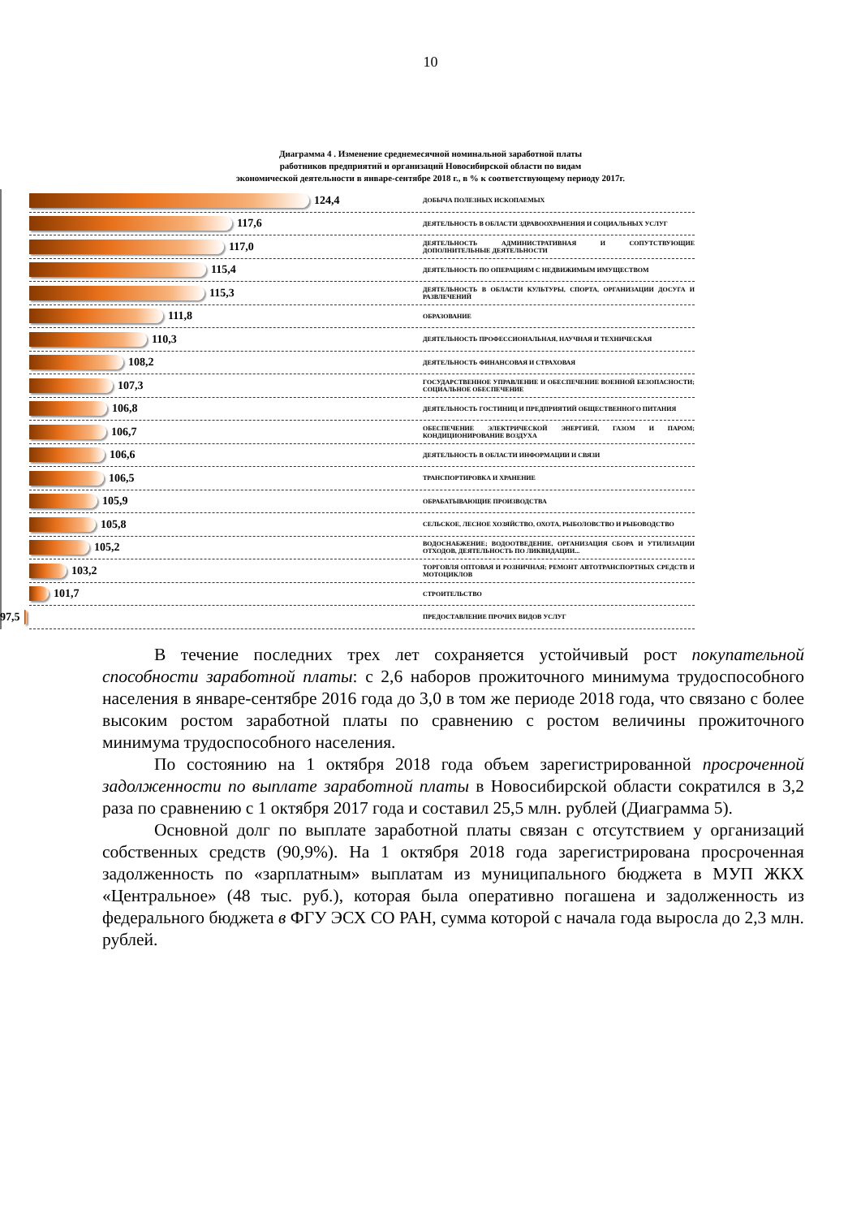10
Диаграмма 4 . Изменение среднемесячной номинальной заработной платы
работников предприятий и организаций Новосибирской области по видам
экономической деятельности в январе-сентябре 2018 г., в % к соответствующему периоду 2017г.
124,4
ДОБЫЧА ПОЛЕЗНЫХ ИСКОПАЕМЫХ
117,6
ДЕЯТЕЛЬНОСТЬ В ОБЛАСТИ ЗДРАВООХРАНЕНИЯ И СОЦИАЛЬНЫХ УСЛУГ
117,0
ДЕЯТЕЛЬНОСТЬ АДМИНИСТРАТИВНАЯ И СОПУТСТВУЮЩИЕ ДОПОЛНИТЕЛЬНЫЕ ДЕЯТЕЛЬНОСТИ
115,4
ДЕЯТЕЛЬНОСТЬ ПО ОПЕРАЦИЯМ С НЕДВИЖИМЫМ ИМУЩЕСТВОМ
115,3
ДЕЯТЕЛЬНОСТЬ В ОБЛАСТИ КУЛЬТУРЫ, СПОРТА, ОРГАНИЗАЦИИ ДОСУГА И РАЗВЛЕЧЕНИЙ
111,8
ОБРАЗОВАНИЕ
110,3
ДЕЯТЕЛЬНОСТЬ ПРОФЕССИОНАЛЬНАЯ, НАУЧНАЯ И ТЕХНИЧЕСКАЯ
108,2
ДЕЯТЕЛЬНОСТЬ ФИНАНСОВАЯ И СТРАХОВАЯ
107,3
ГОСУДАРСТВЕННОЕ УПРАВЛЕНИЕ И ОБЕСПЕЧЕНИЕ ВОЕННОЙ БЕЗОПАСНОСТИ; СОЦИАЛЬНОЕ ОБЕСПЕЧЕНИЕ
106,8
ДЕЯТЕЛЬНОСТЬ ГОСТИНИЦ И ПРЕДПРИЯТИЙ ОБЩЕСТВЕННОГО ПИТАНИЯ
106,7
ОБЕСПЕЧЕНИЕ ЭЛЕКТРИЧЕСКОЙ ЭНЕРГИЕЙ, ГАЗОМ И ПАРОМ; КОНДИЦИОНИРОВАНИЕ ВОЗДУХА
106,6
ДЕЯТЕЛЬНОСТЬ В ОБЛАСТИ ИНФОРМАЦИИ И СВЯЗИ
106,5
ТРАНСПОРТИРОВКА И ХРАНЕНИЕ
105,9
ОБРАБАТЫВАЮЩИЕ ПРОИЗВОДСТВА
105,8
СЕЛЬСКОЕ, ЛЕСНОЕ ХОЗЯЙСТВО, ОХОТА, РЫБОЛОВСТВО И РЫБОВОДСТВО
105,2
ВОДОСНАБЖЕНИЕ; ВОДООТВЕДЕНИЕ, ОРГАНИЗАЦИЯ СБОРА И УТИЛИЗАЦИИ ОТХОДОВ, ДЕЯТЕЛЬНОСТЬ ПО ЛИКВИДАЦИИ...
103,2
ТОРГОВЛЯ ОПТОВАЯ И РОЗНИЧНАЯ; РЕМОНТ АВТОТРАНСПОРТНЫХ СРЕДСТВ И МОТОЦИКЛОВ
101,7
СТРОИТЕЛЬСТВО
97,5
ПРЕДОСТАВЛЕНИЕ ПРОЧИХ ВИДОВ УСЛУГ
В течение последних трех лет сохраняется устойчивый рост покупательной способности заработной платы: с 2,6 наборов прожиточного минимума трудоспособного населения в январе-сентябре 2016 года до 3,0 в том же периоде 2018 года, что связано с более высоким ростом заработной платы по сравнению с ростом величины прожиточного минимума трудоспособного населения.
По состоянию на 1 октября 2018 года объем зарегистрированной просроченной задолженности по выплате заработной платы в Новосибирской области сократился в 3,2 раза по сравнению с 1 октября 2017 года и составил 25,5 млн. рублей (Диаграмма 5).
Основной долг по выплате заработной платы связан с отсутствием у организаций собственных средств (90,9%). На 1 октября 2018 года зарегистрирована просроченная задолженность по «зарплатным» выплатам из муниципального бюджета в МУП ЖКХ «Центральное» (48 тыс. руб.), которая была оперативно погашена и задолженность из федерального бюджета в ФГУ ЭСХ СО РАН, сумма которой с начала года выросла до 2,3 млн. рублей.